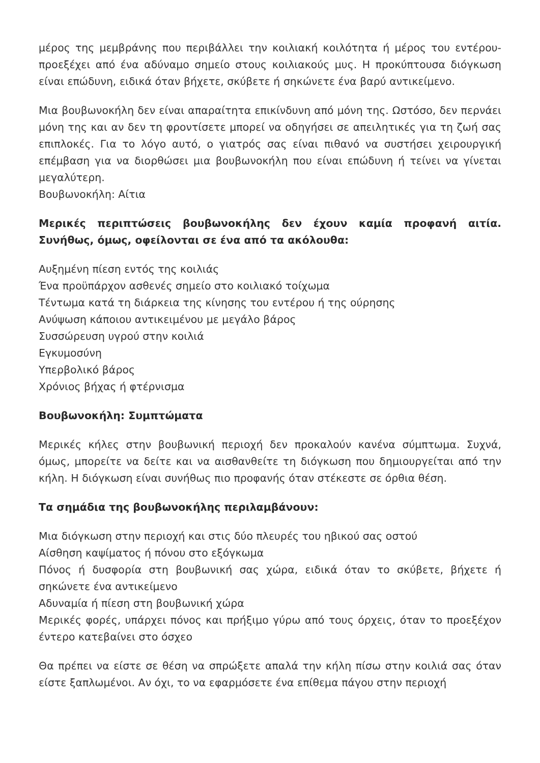μέρος της μεμβράνης που περιβάλλει την κοιλιακή κοιλότητα ή μέρος του εντέρου- προεξέχει από ένα αδύναμο σημείο στους κοιλιακούς μυς. Η προκύπτουσα διόγκωση είναι επώδυνη, ειδικά όταν βήχετε, σκύβετε ή σηκώνετε ένα βαρύ αντικείμενο.
Μια βουβωνοκήλη δεν είναι απαραίτητα επικίνδυνη από μόνη της. Ωστόσο, δεν περνάει μόνη της και αν δεν τη φροντίσετε μπορεί να οδηγήσει σε απειλητικές για τη ζωή σας επιπλοκές. Για το λόγο αυτό, ο γιατρός σας είναι πιθανό να συστήσει χειρουργική επέμβαση για να διορθώσει μια βουβωνοκήλη που είναι επώδυνη ή τείνει να γίνεται μεγαλύτερη.
Βουβωνοκήλη: Αίτια
Μερικές περιπτώσεις βουβωνοκήλης δεν έχουν καμία προφανή αιτία. Συνήθως, όμως, οφείλονται σε ένα από τα ακόλουθα:
Αυξημένη πίεση εντός της κοιλιάς
Ένα προϋπάρχον ασθενές σημείο στο κοιλιακό τοίχωμα
Τέντωμα κατά τη διάρκεια της κίνησης του εντέρου ή της ούρησης
Ανύψωση κάποιου αντικειμένου με μεγάλο βάρος
Συσσώρευση υγρού στην κοιλιά
Εγκυμοσύνη
Υπερβολικό βάρος
Χρόνιος βήχας ή φτέρνισμα
Βουβωνοκήλη: Συμπτώματα
Μερικές κήλες στην βουβωνική περιοχή δεν προκαλούν κανένα σύμπτωμα. Συχνά, όμως, μπορείτε να δείτε και να αισθανθείτε τη διόγκωση που δημιουργείται από την κήλη. Η διόγκωση είναι συνήθως πιο προφανής όταν στέκεστε σε όρθια θέση.
Τα σημάδια της βουβωνοκήλης περιλαμβάνουν:
Μια διόγκωση στην περιοχή και στις δύο πλευρές του ηβικού σας οστού
Αίσθηση καψίματος ή πόνου στο εξόγκωμα
Πόνος ή δυσφορία στη βουβωνική σας χώρα, ειδικά όταν το σκύβετε, βήχετε ή σηκώνετε ένα αντικείμενο
Αδυναμία ή πίεση στη βουβωνική χώρα
Μερικές φορές, υπάρχει πόνος και πρήξιμο γύρω από τους όρχεις, όταν το προεξέχον έντερο κατεβαίνει στο όσχεο
Θα πρέπει να είστε σε θέση να σπρώξετε απαλά την κήλη πίσω στην κοιλιά σας όταν είστε ξαπλωμένοι. Αν όχι, το να εφαρμόσετε ένα επίθεμα πάγου στην περιοχή